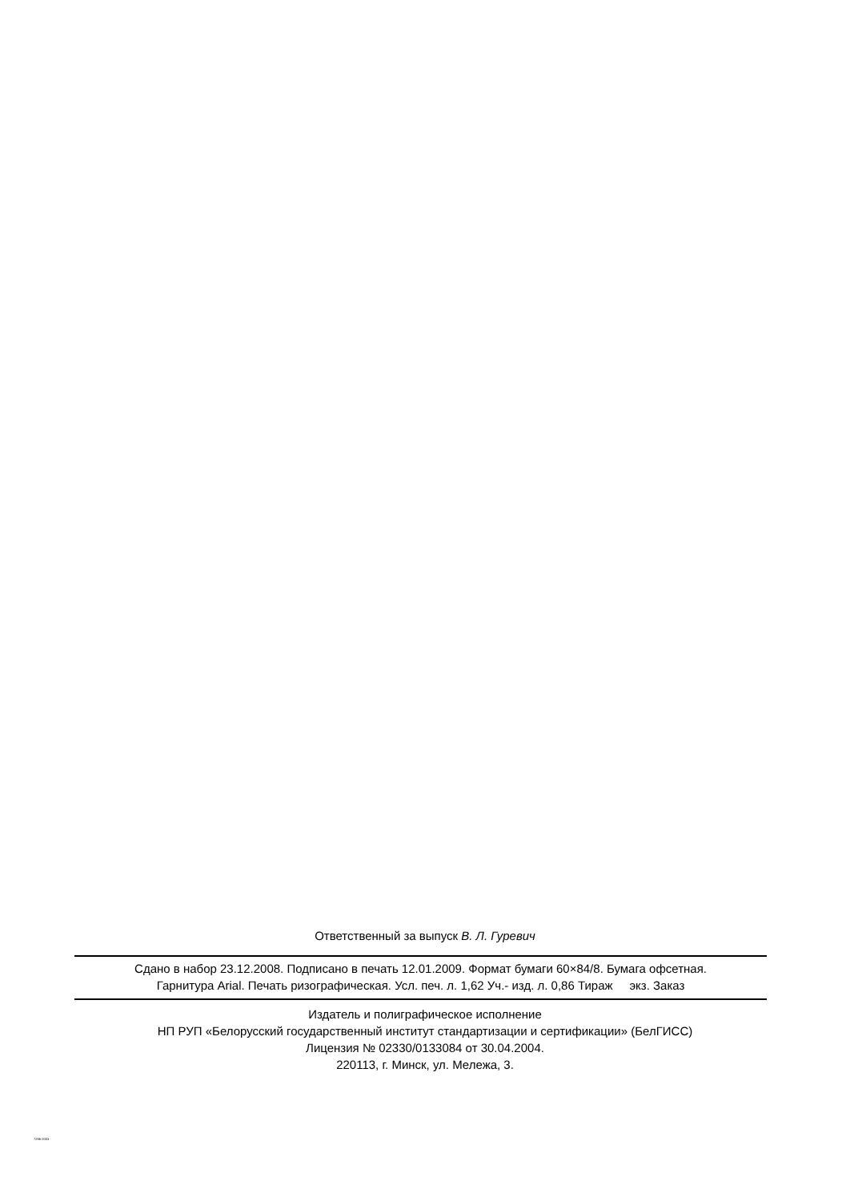Ответственный за выпуск В. Л. Гуревич
Сдано в набор 23.12.2008. Подписано в печать 12.01.2009. Формат бумаги 60×84/8. Бумага офсетная.
Гарнитура Arial. Печать ризографическая. Усл. печ. л. 1,62 Уч.- изд. л. 0,86 Тираж экз. Заказ
Издатель и полиграфическое исполнение
НП РУП «Белорусский государственный институт стандартизации и сертификации» (БелГИСС)
Лицензия № 02330/0133084 от 30.04.2004.
220113, г. Минск, ул. Мележа, 3.
7296-2003